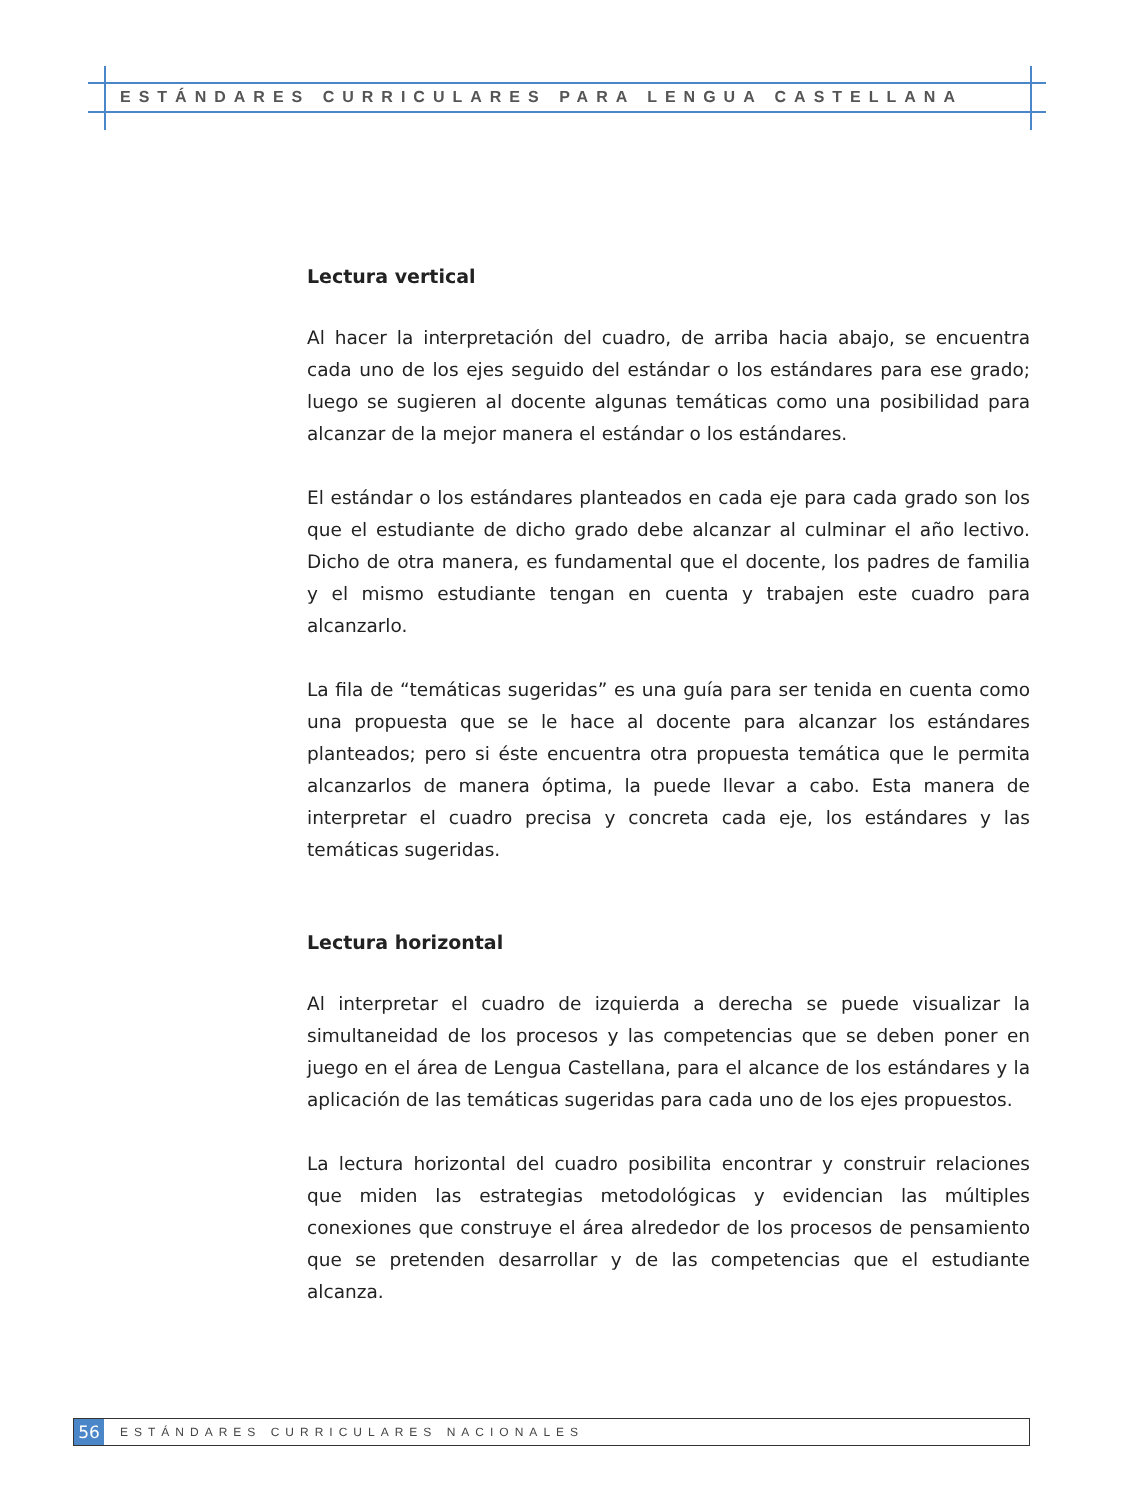ESTÁNDARES CURRICULARES PARA LENGUA CASTELLANA
Lectura vertical
Al hacer la interpretación del cuadro, de arriba hacia abajo, se encuentra cada uno de los ejes seguido del estándar o los estándares para ese grado; luego se sugieren al docente algunas temáticas como una posibilidad para alcanzar de la mejor manera el estándar o los estándares.
El estándar o los estándares planteados en cada eje para cada grado son los que el estudiante de dicho grado debe alcanzar al culminar el año lectivo. Dicho de otra manera, es fundamental que el docente, los padres de familia y el mismo estudiante tengan en cuenta y trabajen este cuadro para alcanzarlo.
La fila de “temáticas sugeridas” es una guía para ser tenida en cuenta como una propuesta que se le hace al docente para alcanzar los estándares planteados; pero si éste encuentra otra propuesta temática que le permita alcanzarlos de manera óptima, la puede llevar a cabo. Esta manera de interpretar el cuadro precisa y concreta cada eje, los estándares y las temáticas sugeridas.
Lectura horizontal
Al interpretar el cuadro de izquierda a derecha se puede visualizar la simultaneidad de los procesos y las competencias que se deben poner en juego en el área de Lengua Castellana, para el alcance de los estándares y la aplicación de las temáticas sugeridas para cada uno de los ejes propuestos.
La lectura horizontal del cuadro posibilita encontrar y construir relaciones que miden las estrategias metodológicas y evidencian las múltiples conexiones que construye el área alrededor de los procesos de pensamiento que se pretenden desarrollar y de las competencias que el estudiante alcanza.
56
ESTÁNDARES CURRICULARES NACIONALES